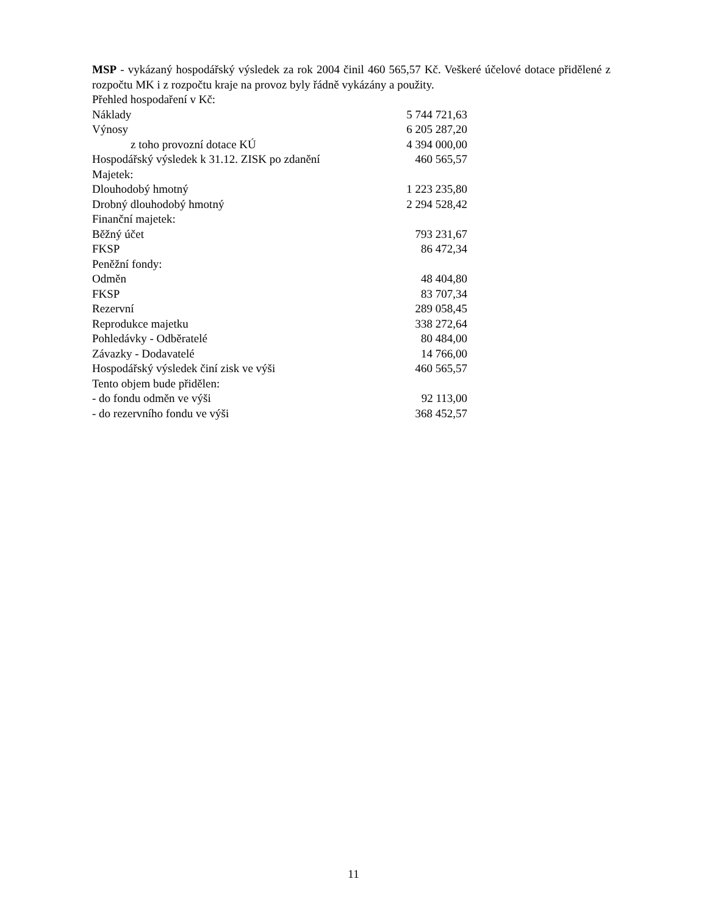MSP - vykázaný hospodářský výsledek za rok 2004 činil 460 565,57 Kč. Veškeré účelové dotace přidělené z rozpočtu MK i z rozpočtu kraje na provoz byly řádně vykázány a použity.
Přehled hospodaření v Kč:
| Náklady | 5 744 721,63 |
| Výnosy | 6 205 287,20 |
| z toho provozní dotace KÚ | 4 394 000,00 |
| Hospodářský výsledek k 31.12. ZISK po zdanění | 460 565,57 |
| Majetek: | |
| Dlouhodobý hmotný | 1 223 235,80 |
| Drobný dlouhodobý hmotný | 2 294 528,42 |
| Finanční majetek: | |
| Běžný účet | 793 231,67 |
| FKSP | 86 472,34 |
| Peněžní fondy: | |
| Odměn | 48 404,80 |
| FKSP | 83 707,34 |
| Rezervní | 289 058,45 |
| Reprodukce majetku | 338 272,64 |
| Pohledávky - Odběratelé | 80 484,00 |
| Závazky - Dodavatelé | 14 766,00 |
| Hospodářský výsledek činí zisk ve výši | 460 565,57 |
| Tento objem bude přidělen: | |
| - do fondu odměn ve výši | 92 113,00 |
| - do rezervního fondu ve výši | 368 452,57 |
11